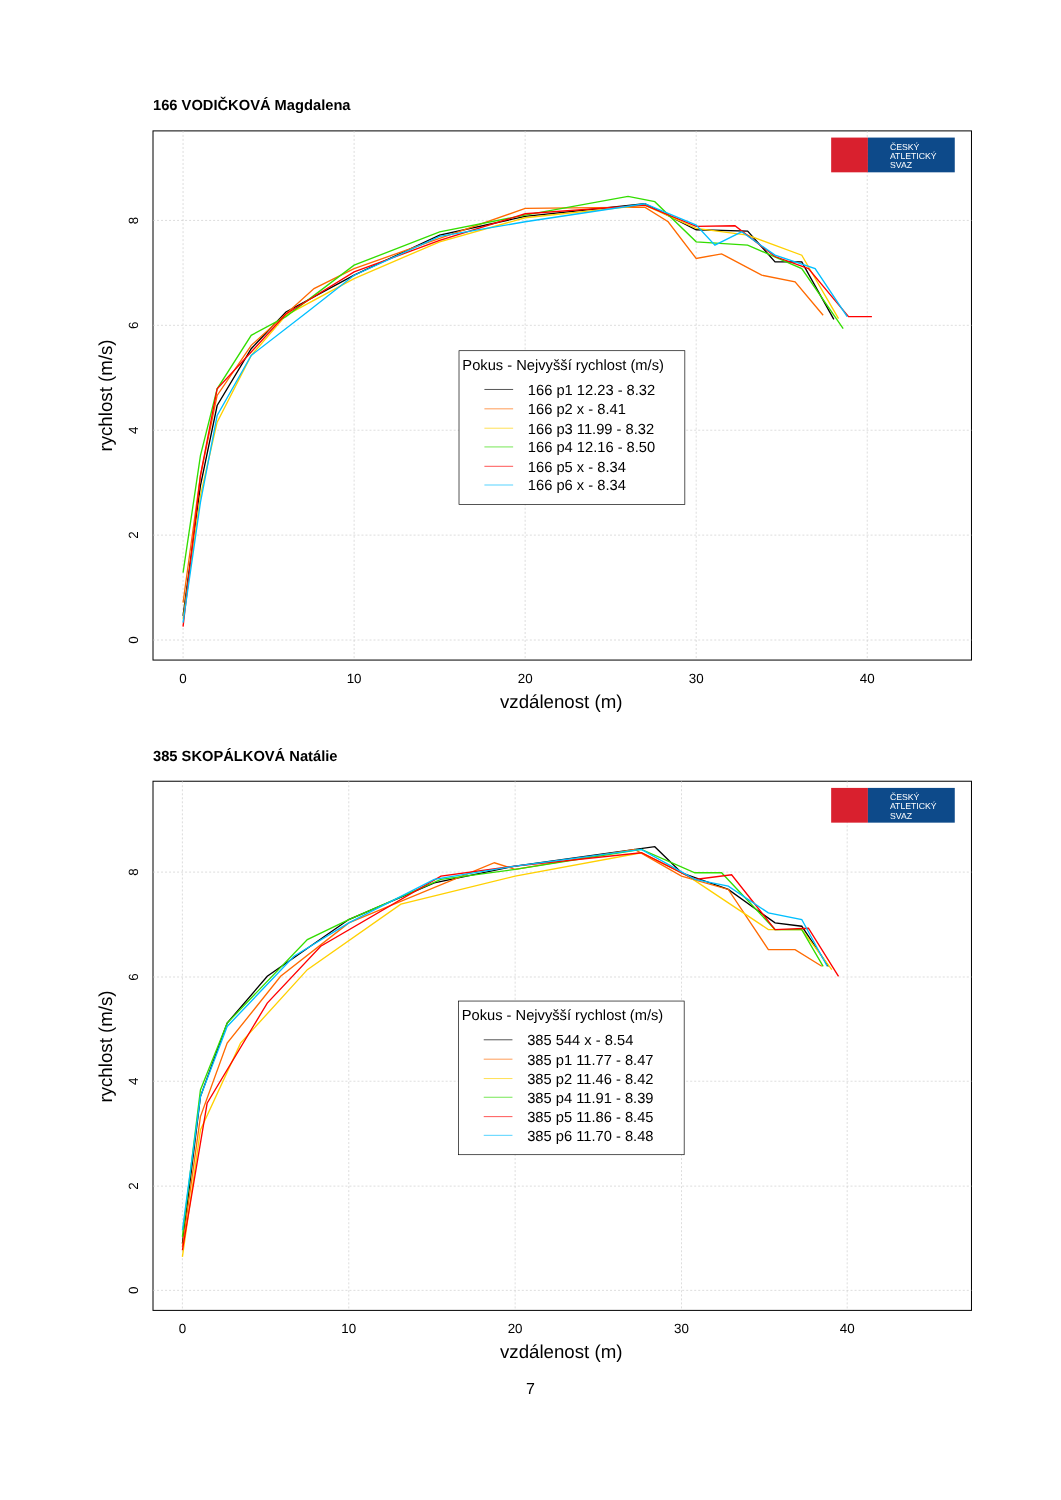166 VODIČKOVÁ Magdalena
0
10
20
30
40
0
2
4
6
8
vzdálenost (m)
rychlost (m/s)
ČESKÝ
ATLETICKÝ
SVAZ
Pokus - Nejvyšší rychlost (m/s)
166 p1 12.23 - 8.32
166 p2 x - 8.41
166 p3 11.99 - 8.32
166 p4 12.16 - 8.50
166 p5 x - 8.34
166 p6 x - 8.34
385 SKOPÁLKOVÁ Natálie
0
10
20
30
40
0
2
4
6
8
vzdálenost (m)
rychlost (m/s)
ČESKÝ
ATLETICKÝ
SVAZ
Pokus - Nejvyšší rychlost (m/s)
385 544 x - 8.54
385 p1 11.77 - 8.47
385 p2 11.46 - 8.42
385 p4 11.91 - 8.39
385 p5 11.86 - 8.45
385 p6 11.70 - 8.48
7